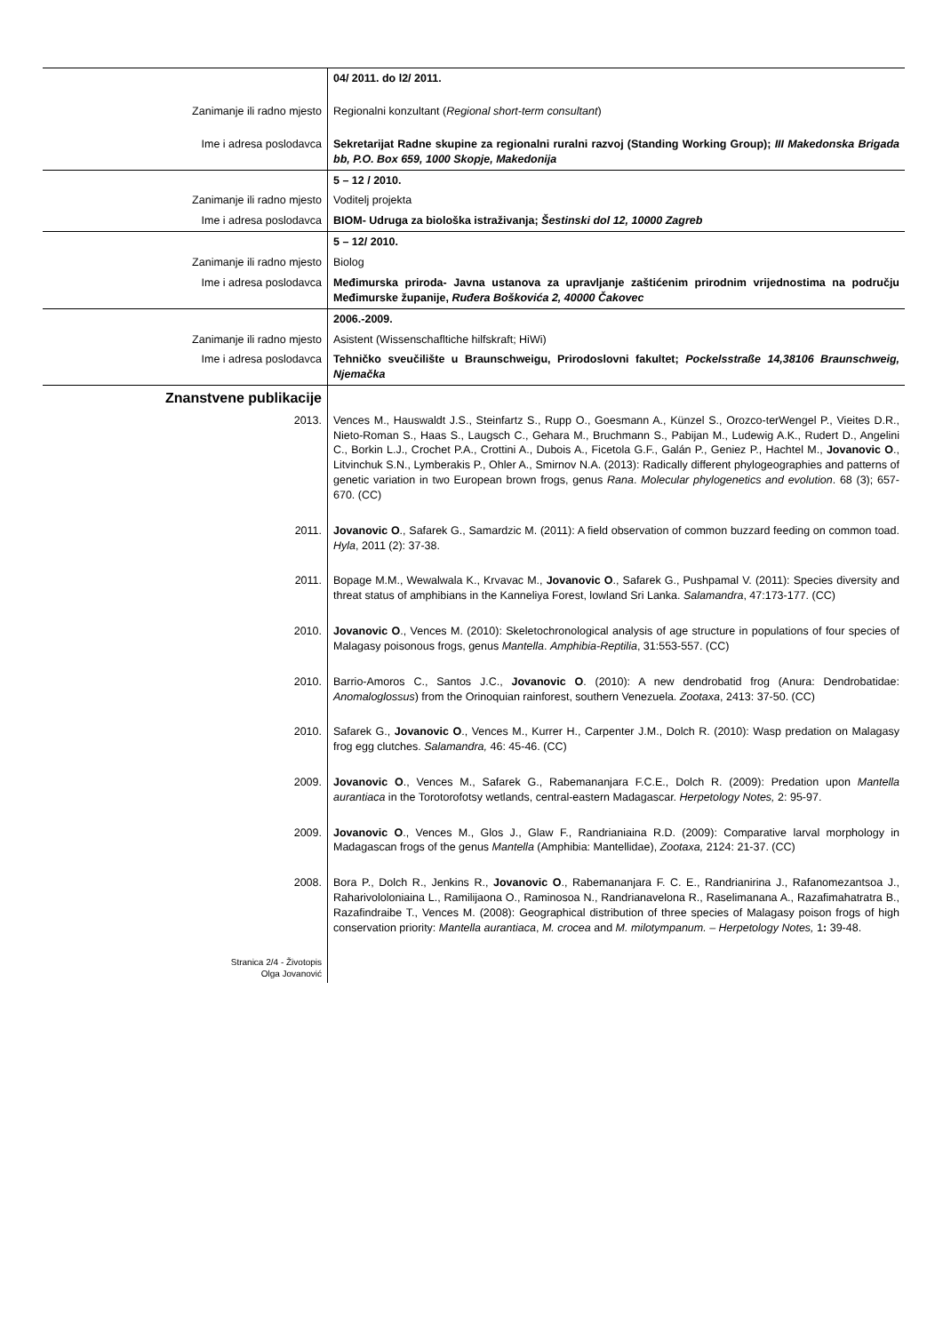| | 04/ 2011. do l2/ 2011. |
| Zanimanje ili radno mjesto | Regionalni konzultant ( Regional short-term consultant ) |
| Ime i adresa poslodavca | Sekretarijat Radne skupine za regionalni ruralni razvoj (Standing Working Group); III Makedonska Brigada bb, P.O. Box 659, 1000 Skopje, Makedonija |
| | 5 – 12 / 2010. |
| Zanimanje ili radno mjesto | Voditelj projekta |
| Ime i adresa poslodavca | BIOM- Udruga za biološka istraživanja; Šestinski dol 12, 10000 Zagreb |
| | 5 – 12/ 2010. |
| Zanimanje ili radno mjesto | Biolog |
| Ime i adresa poslodavca | Međimurska priroda- Javna ustanova za upravljanje zaštićenim prirodnim vrijednostima na području Međimurske županije, Ruđera Boškovića 2, 40000 Čakovec |
| | 2006.-2009. |
| Zanimanje ili radno mjesto | Asistent (Wissenschafltiche hilfskraft; HiWi) |
| Ime i adresa poslodavca | Tehničko sveučilište u Braunschweigu, Prirodoslovni fakultet; Pockelsstraße 14,38106 Braunschweig, Njemačka |
| Znanstvene publikacije | |
| 2013. | Vences M., Hauswaldt J.S., Steinfartz S., Rupp O., Goesmann A., Künzel S., Orozco-terWengel P., Vieites D.R., Nieto-Roman S., Haas S., Laugsch C., Gehara M., Bruchmann S., Pabijan M., Ludewig A.K., Rudert D., Angelini C., Borkin L.J., Crochet P.A., Crottini A., Dubois A., Ficetola G.F., Galán P., Geniez P., Hachtel M., Jovanovic O ., Litvinchuk S.N., Lymberakis P., Ohler A., Smirnov N.A. (2013): Radically different phylogeographies and patterns of genetic variation in two European brown frogs, genus Rana . Molecular phylogenetics and evolution . 68 (3); 657-670. (CC) |
| 2011. | Jovanovic O ., Safarek G., Samardzic M. (2011): A field observation of common buzzard feeding on common toad. Hyla , 2011 (2): 37-38. |
| 2011. | Bopage M.M., Wewalwala K., Krvavac M., Jovanovic O ., Safarek G., Pushpamal V. (2011): Species diversity and threat status of amphibians in the Kanneliya Forest, lowland Sri Lanka. Salamandra , 47:173-177. (CC) |
| 2010. | Jovanovic O ., Vences M. (2010): Skeletochronological analysis of age structure in populations of four species of Malagasy poisonous frogs, genus Mantella . Amphibia-Reptilia , 31:553-557. (CC) |
| 2010. | Barrio-Amoros C., Santos J.C., Jovanovic O . (2010): A new dendrobatid frog (Anura: Dendrobatidae: Anomaloglossus ) from the Orinoquian rainforest, southern Venezuela. Zootaxa , 2413: 37-50. (CC) |
| 2010. | Safarek G., Jovanovic O ., Vences M., Kurrer H., Carpenter J.M., Dolch R. (2010): Wasp predation on Malagasy frog egg clutches. Salamandra, 46: 45-46. (CC) |
| 2009. | Jovanovic O ., Vences M., Safarek G., Rabemananjara F.C.E., Dolch R. (2009): Predation upon Mantella aurantiaca in the Torotorofotsy wetlands, central-eastern Madagascar. Herpetology Notes, 2: 95-97. |
| 2009. | Jovanovic O ., Vences M., Glos J., Glaw F., Randrianiaina R.D. (2009): Comparative larval morphology in Madagascan frogs of the genus Mantella (Amphibia: Mantellidae), Zootaxa, 2124: 21-37. (CC) |
| 2008. | Bora P., Dolch R., Jenkins R., Jovanovic O ., Rabemananjara F. C. E., Randrianirina J., Rafanomezantsoa J., Raharivololoniaina L., Ramilijaona O., Raminosoa N., Randrianavelona R., Raselimanana A., Razafimahatratra B., Razafindraibe T., Vences M. (2008): Geographical distribution of three species of Malagasy poison frogs of high conservation priority: Mantella aurantiaca , M. crocea and M. milotympanum. – Herpetology Notes, 1 : 39-48. |
| Stranica 2/4 - Životopis Olga Jovanović | |